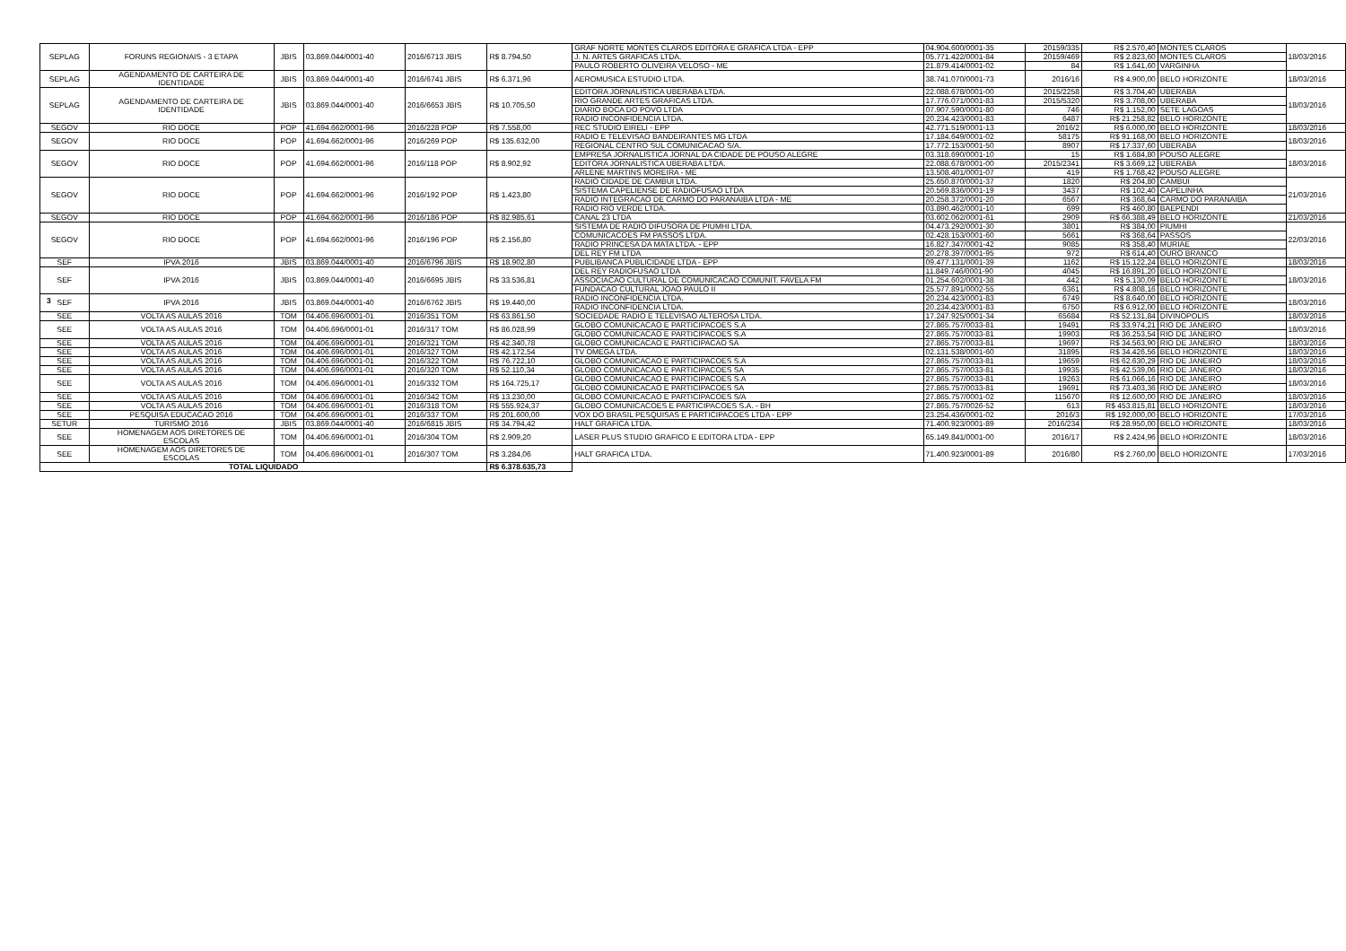| SEPLAG | FORUNS REGIONAIS - 3 ETAPA | JBIS | 03.869.044/0001-40 | 2016/6713 JBIS | R$ 8.794,50 | GRAF NORTE MONTES CLAROS EDITORA E GRAFICA LTDA - EPP | 04.904.600/0001-35 | 20159/335 | R$ 2.570,40 | MONTES CLAROS | 18/03/2016 |
| | | | | | | J. N. ARTES GRAFICAS LTDA. | 05.771.422/0001-84 | 20159/469 | R$ 2.823,60 | MONTES CLAROS | |
| | | | | | | PAULO ROBERTO OLIVEIRA VELOSO - ME | 21.879.414/0001-02 | 84 | R$ 1.641,60 | VARGINHA | |
| SEPLAG | AGENDAMENTO DE CARTEIRA DE IDENTIDADE | JBIS | 03.869.044/0001-40 | 2016/6741 JBIS | R$ 6.371,96 | AEROMUSICA ESTUDIO LTDA. | 38.741.070/0001-73 | 2016/16 | R$ 4.900,00 | BELO HORIZONTE | 18/03/2016 |
| SEPLAG | AGENDAMENTO DE CARTEIRA DE IDENTIDADE | JBIS | 03.869.044/0001-40 | 2016/6653 JBIS | R$ 10.705,50 | EDITORA JORNALISTICA UBERABA LTDA. | 22.088.678/0001-00 | 2015/2258 | R$ 3.704,40 | UBERABA | 18/03/2016 |
| | | | | | | RIO GRANDE ARTES GRAFICAS LTDA. | 17.776.071/0001-83 | 2015/5320 | R$ 3.708,00 | UBERABA | |
| | | | | | | DIARIO BOCA DO POVO LTDA | 07.907.590/0001-80 | 746 | R$ 1.152,00 | SETE LAGOAS | |
| | | | | | | RADIO INCONFIDENCIA LTDA. | 20.234.423/0001-83 | 6487 | R$ 21.258,82 | BELO HORIZONTE | |
| SEGOV | RIO DOCE | POP | 41.694.662/0001-96 | 2016/228 POP | R$ 7.558,00 | REC STUDIO EIRELI - EPP | 42.771.519/0001-13 | 2016/2 | R$ 6.000,00 | BELO HORIZONTE | 18/03/2016 |
| SEGOV | RIO DOCE | POP | 41.694.662/0001-96 | 2016/269 POP | R$ 135.632,00 | RADIO E TELEVISAO BANDEIRANTES MG LTDA | 17.184.649/0001-02 | 58175 | R$ 91.168,00 | BELO HORIZONTE | 18/03/2016 |
| | | | | | | REGIONAL CENTRO SUL COMUNICACAO S/A. | 17.772.153/0001-50 | 8907 | R$ 17.337,60 | UBERABA | |
| SEGOV | RIO DOCE | POP | 41.694.662/0001-96 | 2016/118 POP | R$ 8.902,92 | EMPRESA JORNALISTICA JORNAL DA CIDADE DE POUSO ALEGRE | 03.318.690/0001-10 | 15 | R$ 1.684,80 | POUSO ALEGRE | 18/03/2016 |
| | | | | | | EDITORA JORNALISTICA UBERABA LTDA. | 22.088.678/0001-00 | 2015/2341 | R$ 3.669,12 | UBERABA | |
| | | | | | | ARLENE MARTINS MOREIRA - ME | 13.508.401/0001-07 | 419 | R$ 1.768,42 | POUSO ALEGRE | |
| SEGOV | RIO DOCE | POP | 41.694.662/0001-96 | 2016/192 POP | R$ 1.423,80 | RADIO CIDADE DE CAMBUI LTDA. | 25.650.870/0001-37 | 1820 | R$ 204,80 | CAMBUI | 21/03/2016 |
| | | | | | | SISTEMA CAPELIENSE DE RADIOFUSAO LTDA | 20.569.836/0001-19 | 3437 | R$ 102,40 | CAPELINHA | |
| | | | | | | RADIO INTEGRACAO DE CARMO DO PARANAIBA LTDA - ME | 20.258.372/0001-20 | 6567 | R$ 368,64 | CARMO DO PARANAIBA | |
| | | | | | | RADIO RIO VERDE LTDA. | 03.890.462/0001-10 | 699 | R$ 460,80 | BAEPENDI | |
| SEGOV | RIO DOCE | POP | 41.694.662/0001-96 | 2016/186 POP | R$ 82.985,61 | CANAL 23 LTDA | 03.602.062/0001-61 | 2909 | R$ 66.388,49 | BELO HORIZONTE | 21/03/2016 |
| SEGOV | RIO DOCE | POP | 41.694.662/0001-96 | 2016/196 POP | R$ 2.156,80 | SISTEMA DE RADIO DIFUSORA DE PIUMHI LTDA. | 04.473.292/0001-30 | 3801 | R$ 384,00 | PIUMHI | 22/03/2016 |
| | | | | | | COMUNICACOES FM PASSOS LTDA. | 02.428.153/0001-60 | 5661 | R$ 368,64 | PASSOS | |
| | | | | | | RADIO PRINCESA DA MATA LTDA. - EPP | 16.827.347/0001-42 | 9085 | R$ 358,40 | MURIAE | |
| | | | | | | DEL REY FM LTDA | 20.278.397/0001-95 | 972 | R$ 614,40 | OURO BRANCO | |
| SEF | IPVA 2016 | JBIS | 03.869.044/0001-40 | 2016/6796 JBIS | R$ 18.902,80 | PUBLIBANCA PUBLICIDADE LTDA - EPP | 09.477.131/0001-39 | 1162 | R$ 15.122,24 | BELO HORIZONTE | 18/03/2016 |
| SEF | IPVA 2016 | JBIS | 03.869.044/0001-40 | 2016/6695 JBIS | R$ 33.536,81 | DEL REY RADIOFUSAO LTDA | 11.849.746/0001-90 | 4045 | R$ 16.891,20 | BELO HORIZONTE | 18/03/2016 |
| | | | | | | ASSOCIACAO CULTURAL DE COMUNICACAO COMUNIT. FAVELA FM | 01.254.602/0001-38 | 442 | R$ 5.130,09 | BELO HORIZONTE | |
| | | | | | | FUNDACAO CULTURAL JOAO PAULO II | 25.577.891/0002-55 | 6361 | R$ 4.808,16 | BELO HORIZONTE | |
| SEF | IPVA 2016 | JBIS | 03.869.044/0001-40 | 2016/6762 JBIS | R$ 19.440,00 | RADIO INCONFIDENCIA LTDA. | 20.234.423/0001-83 | 6749 | R$ 8.640,00 | BELO HORIZONTE | 18/03/2016 |
| | | | | | | RADIO INCONFIDENCIA LTDA. | 20.234.423/0001-83 | 6750 | R$ 6.912,00 | BELO HORIZONTE | |
| SEE | VOLTA AS AULAS 2016 | TOM | 04.406.696/0001-01 | 2016/351 TOM | R$ 63.861,50 | SOCIEDADE RADIO E TELEVISAO ALTEROSA LTDA. | 17.247.925/0001-34 | 65684 | R$ 52.131,84 | DIVINOPOLIS | 18/03/2016 |
| SEE | VOLTA AS AULAS 2016 | TOM | 04.406.696/0001-01 | 2016/317 TOM | R$ 86.028,99 | GLOBO COMUNICACAO E PARTICIPACOES S.A | 27.865.757/0033-81 | 19491 | R$ 33.974,21 | RIO DE JANEIRO | 18/03/2016 |
| | | | | | | GLOBO COMUNICACAO E PARTICIPACOES S.A | 27.865.757/0033-81 | 19903 | R$ 36.253,54 | RIO DE JANEIRO | |
| SEE | VOLTA AS AULAS 2016 | TOM | 04.406.696/0001-01 | 2016/321 TOM | R$ 42.340,78 | GLOBO COMUNICACAO E PARTICIPACAO SA | 27.865.757/0033-81 | 19697 | R$ 34.563,90 | RIO DE JANEIRO | 18/03/2016 |
| SEE | VOLTA AS AULAS 2016 | TOM | 04.406.696/0001-01 | 2016/327 TOM | R$ 42.172,54 | TV OMEGA LTDA. | 02.131.538/0001-60 | 31895 | R$ 34.426,56 | BELO HORIZONTE | 18/03/2016 |
| SEE | VOLTA AS AULAS 2016 | TOM | 04.406.696/0001-01 | 2016/322 TOM | R$ 76.722,10 | GLOBO COMUNICACAO E PARTICIPACOES S.A | 27.865.757/0033-81 | 19659 | R$ 62.630,29 | RIO DE JANEIRO | 18/03/2016 |
| SEE | VOLTA AS AULAS 2016 | TOM | 04.406.696/0001-01 | 2016/320 TOM | R$ 52.110,34 | GLOBO COMUNICACAO E PARTICIPACOES SA | 27.865.757/0033-81 | 19935 | R$ 42.539,06 | RIO DE JANEIRO | 18/03/2016 |
| SEE | VOLTA AS AULAS 2016 | TOM | 04.406.696/0001-01 | 2016/332 TOM | R$ 164.725,17 | GLOBO COMUNICACAO E PARTICIPACOES S.A | 27.865.757/0033-81 | 19263 | R$ 61.066,16 | RIO DE JANEIRO | 18/03/2016 |
| | | | | | | GLOBO COMUNICACAO E PARTICIPACOES SA | 27.865.757/0033-81 | 19691 | R$ 73.403,36 | RIO DE JANEIRO | |
| SEE | VOLTA AS AULAS 2016 | TOM | 04.406.696/0001-01 | 2016/342 TOM | R$ 13.230,00 | GLOBO COMUNICACAO E PARTICIPACOES S/A | 27.865.757/0001-02 | 115670 | R$ 12.600,00 | RIO DE JANEIRO | 18/03/2016 |
| SEE | VOLTA AS AULAS 2016 | TOM | 04.406.696/0001-01 | 2016/318 TOM | R$ 555.924,37 | GLOBO COMUNICACOES E PARTICIPACOES S.A. - BH | 27.865.757/0026-52 | 613 | R$ 453.815,81 | BELO HORIZONTE | 18/03/2016 |
| SEE | PESQUISA EDUCACAO 2016 | TOM | 04.406.696/0001-01 | 2016/337 TOM | R$ 201.600,00 | VOX DO BRASIL PESQUISAS E PARTICIPACOES LTDA - EPP | 23.254.436/0001-02 | 2016/3 | R$ 192.000,00 | BELO HORIZONTE | 17/03/2016 |
| SETUR | TURISMO 2016 | JBIS | 03.869.044/0001-40 | 2016/6815 JBIS | R$ 34.794,42 | HALT GRAFICA LTDA. | 71.400.923/0001-89 | 2016/234 | R$ 28.950,00 | BELO HORIZONTE | 18/03/2016 |
| SEE | HOMENAGEM AOS DIRETORES DE ESCOLAS | TOM | 04.406.696/0001-01 | 2016/304 TOM | R$ 2.909,20 | LASER PLUS STUDIO GRAFICO E EDITORA LTDA - EPP | 65.149.841/0001-00 | 2016/17 | R$ 2.424,96 | BELO HORIZONTE | 18/03/2016 |
| SEE | HOMENAGEM AOS DIRETORES DE ESCOLAS | TOM | 04.406.696/0001-01 | 2016/307 TOM | R$ 3.284,06 | HALT GRAFICA LTDA. | 71.400.923/0001-89 | 2016/80 | R$ 2.760,00 | BELO HORIZONTE | 17/03/2016 |
| TOTAL LIQUIDADO | | | | | R$ 6.378.635,73 | | | | | | |
3